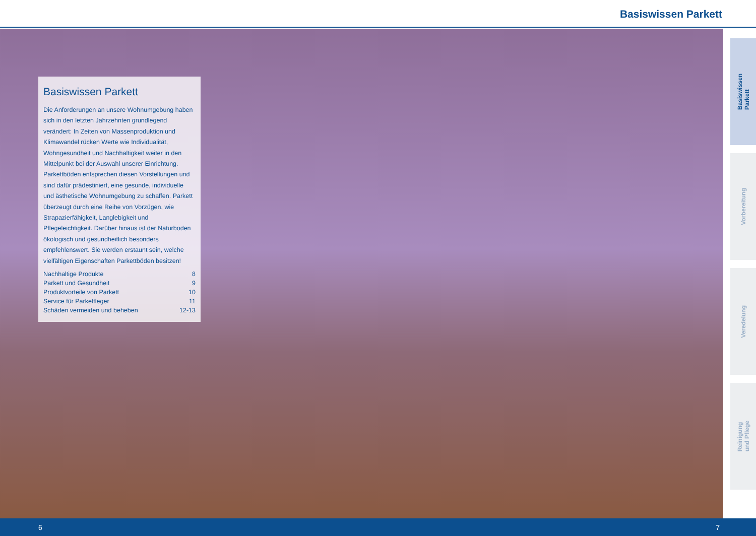Basiswissen Parkett
Basiswissen Parkett
Die Anforderungen an unsere Wohnumgebung haben sich in den letzten Jahrzehnten grundlegend verändert: In Zeiten von Massenproduktion und Klimawandel rücken Werte wie Individualität, Wohngesundheit und Nachhaltigkeit weiter in den Mittelpunkt bei der Auswahl unserer Einrichtung. Parkettböden entsprechen diesen Vorstellungen und sind dafür prädestiniert, eine gesunde, individuelle und ästhetische Wohnumgebung zu schaffen. Parkett überzeugt durch eine Reihe von Vorzügen, wie Strapazierfähigkeit, Langlebigkeit und Pflegeleichtigkeit. Darüber hinaus ist der Naturboden ökologisch und gesundheitlich besonders empfehlenswert. Sie werden erstaunt sein, welche vielfältigen Eigenschaften Parkettböden besitzen!
| Nachhaltige Produkte | 8 |
| Parkett und Gesundheit | 9 |
| Produktvorteile von Parkett | 10 |
| Service für Parkettleger | 11 |
| Schäden vermeiden und beheben | 12-13 |
Basiswissen
Parkett
Vorbereitung
Veredelung
Reinigung
und Pflege
6 7